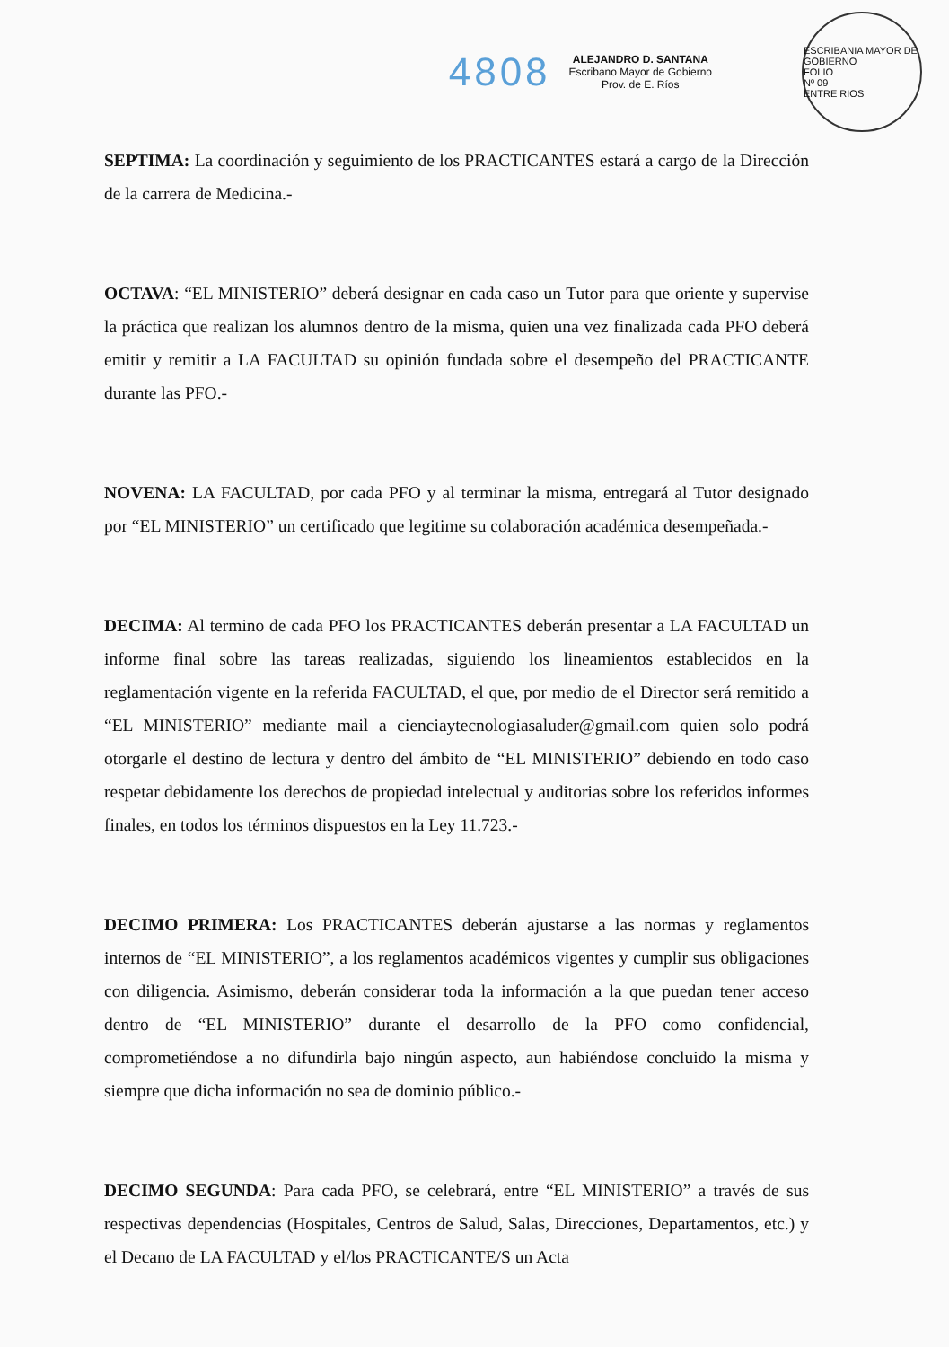4808
ALEJANDRO D. SANTANA
Escribano Mayor de Gobierno
Prov. de E. Ríos
ESCRIBANIA MAYOR DE GOBIERNO
FOLIO
Nº 09
ENTRE RIOS
SEPTIMA: La coordinación y seguimiento de los PRACTICANTES estará a cargo de la Dirección de la carrera de Medicina.-
OCTAVA: “EL MINISTERIO” deberá designar en cada caso un Tutor para que oriente y supervise la práctica que realizan los alumnos dentro de la misma, quien una vez finalizada cada PFO deberá emitir y remitir a LA FACULTAD su opinión fundada sobre el desempeño del PRACTICANTE durante las PFO.-
NOVENA: LA FACULTAD, por cada PFO y al terminar la misma, entregará al Tutor designado por “EL MINISTERIO” un certificado que legitime su colaboración académica desempeñada.-
DECIMA: Al termino de cada PFO los PRACTICANTES deberán presentar a LA FACULTAD un informe final sobre las tareas realizadas, siguiendo los lineamientos establecidos en la reglamentación vigente en la referida FACULTAD, el que, por medio de el Director será remitido a “EL MINISTERIO” mediante mail a cienciaytecnologiasaluder@gmail.com quien solo podrá otorgarle el destino de lectura y dentro del ámbito de “EL MINISTERIO” debiendo en todo caso respetar debidamente los derechos de propiedad intelectual y auditorias sobre los referidos informes finales, en todos los términos dispuestos en la Ley 11.723.-
DECIMO PRIMERA: Los PRACTICANTES deberán ajustarse a las normas y reglamentos internos de “EL MINISTERIO”, a los reglamentos académicos vigentes y cumplir sus obligaciones con diligencia. Asimismo, deberán considerar toda la información a la que puedan tener acceso dentro de “EL MINISTERIO” durante el desarrollo de la PFO como confidencial, comprometiéndose a no difundirla bajo ningún aspecto, aun habiéndose concluido la misma y siempre que dicha información no sea de dominio público.-
DECIMO SEGUNDA: Para cada PFO, se celebrará, entre “EL MINISTERIO” a través de sus respectivas dependencias (Hospitales, Centros de Salud, Salas, Direcciones, Departamentos, etc.) y el Decano de LA FACULTAD y el/los PRACTICANTE/S un Acta